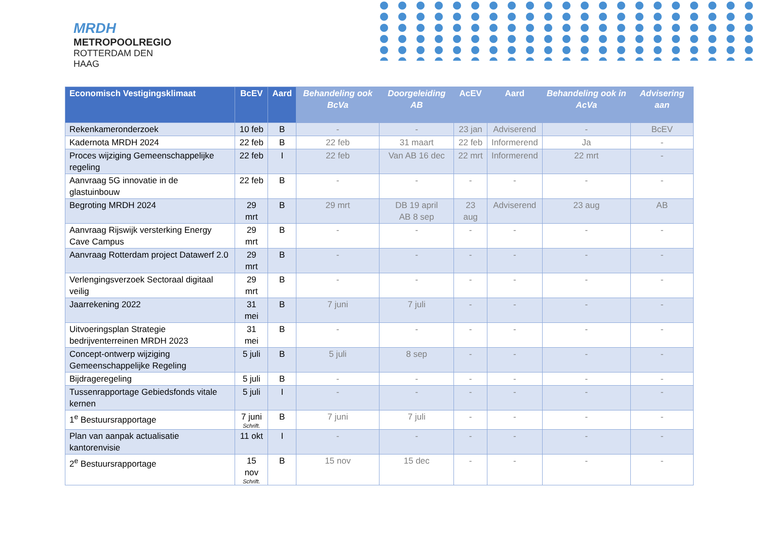MRDH
METROPOOLREGIO
ROTTERDAM DEN HAAG
| Economisch Vestigingsklimaat | BcEV | Aard | Behandeling ook BcVa | Doorgeleiding AB | AcEV | Aard | Behandeling ook in AcVa | Advisering aan |
| --- | --- | --- | --- | --- | --- | --- | --- | --- |
| Rekenkameronderzoek | 10 feb | B | - | - | 23 jan | Adviserend | - | BcEV |
| Kadernota MRDH 2024 | 22 feb | B | 22 feb | 31 maart | 22 feb | Informerend | Ja | - |
| Proces wijziging Gemeenschappelijke regeling | 22 feb | I | 22 feb | Van AB 16 dec | 22 mrt | Informerend | 22 mrt | - |
| Aanvraag 5G innovatie in de glastuinbouw | 22 feb | B | - | - | - | - | - | - |
| Begroting MRDH 2024 | 29 mrt | B | 29 mrt | DB 19 april AB 8 sep | 23 aug | Adviserend | 23 aug | AB |
| Aanvraag Rijswijk versterking Energy Cave Campus | 29 mrt | B | - | - | - | - | - | - |
| Aanvraag Rotterdam project Datawerf 2.0 | 29 mrt | B | - | - | - | - | - | - |
| Verlengingsverzoek Sectoraal digitaal veilig | 29 mrt | B | - | - | - | - | - | - |
| Jaarrekening 2022 | 31 mei | B | 7 juni | 7 juli | - | - | - | - |
| Uitvoeringsplan Strategie bedrijventerreinen MRDH 2023 | 31 mei | B | - | - | - | - | - | - |
| Concept-ontwerp wijziging Gemeenschappelijke Regeling | 5 juli | B | 5 juli | 8 sep | - | - | - | - |
| Bijdrageregeling | 5 juli | B | - | - | - | - | - | - |
| Tussenrapportage Gebiedsfonds vitale kernen | 5 juli | I | - | - | - | - | - | - |
| 1<sup>e</sup> Bestuursrapportage | 7 juni Schrift. | B | 7 juni | 7 juli | - | - | - | - |
| Plan van aanpak actualisatie kantorenvisie | 11 okt | I | - | - | - | - | - | - |
| 2<sup>e</sup> Bestuursrapportage | 15 nov Schrift. | B | 15 nov | 15 dec | - | - | - | - |